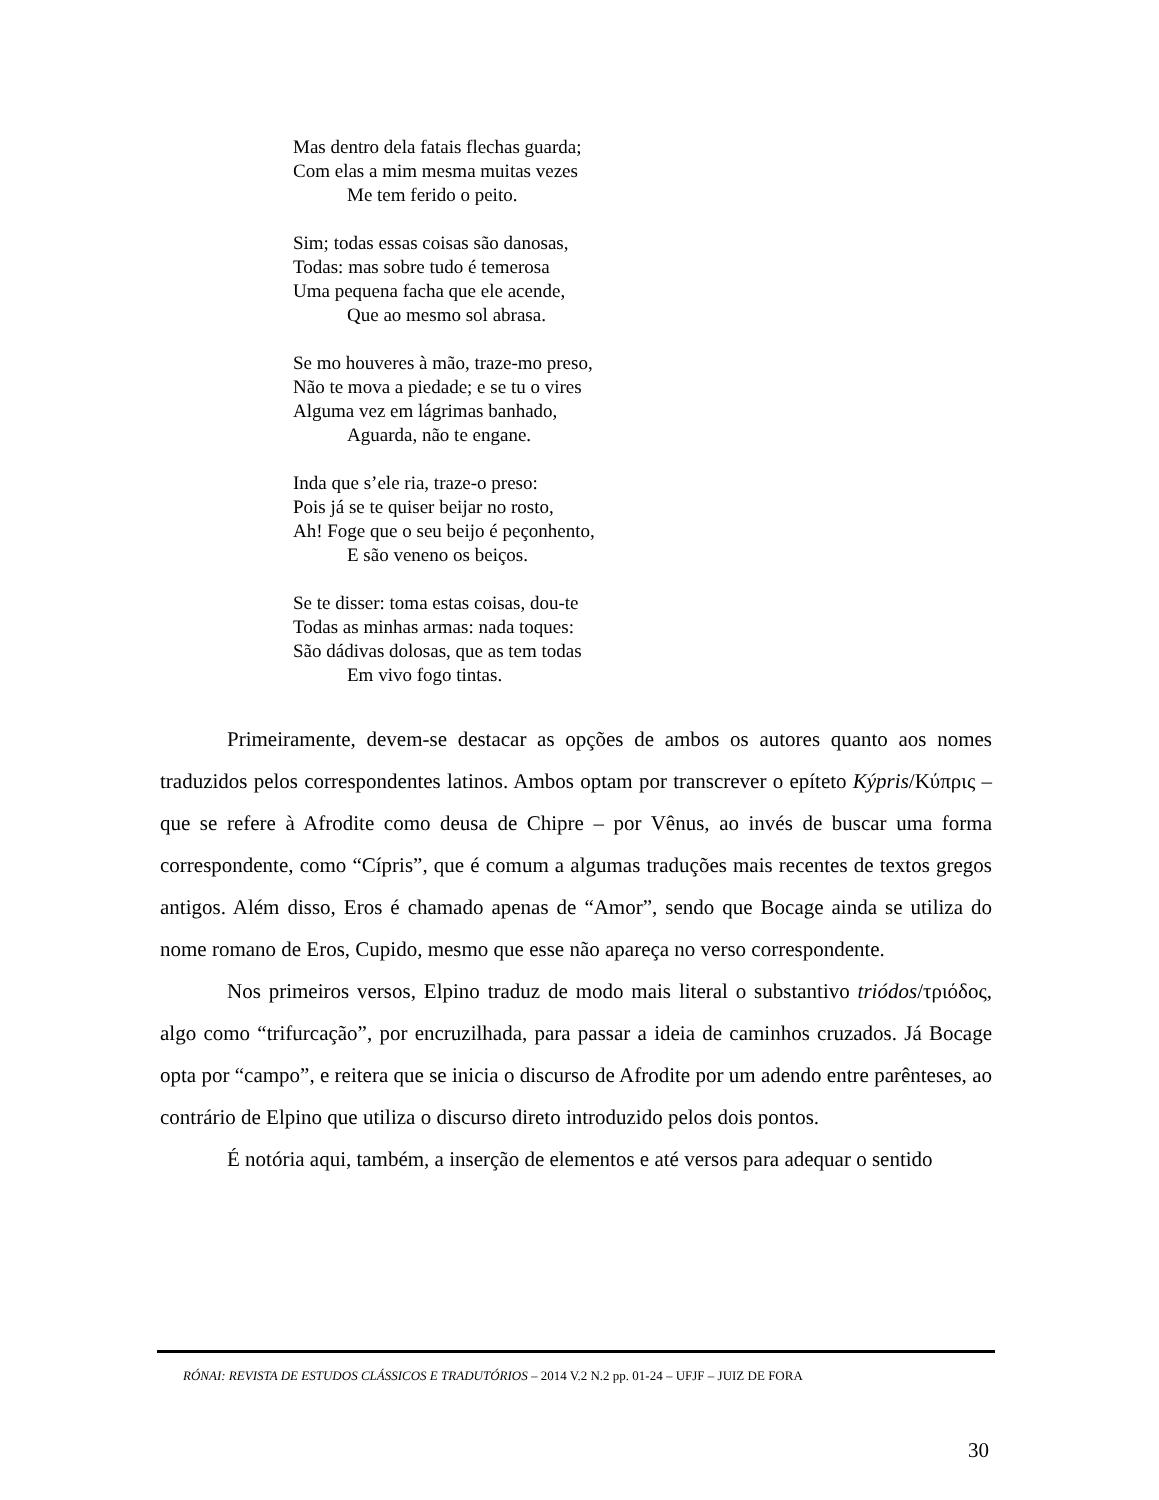Mas dentro dela fatais flechas guarda;
Com elas a mim mesma muitas vezes
Me tem ferido o peito.
Sim; todas essas coisas são danosas,
Todas: mas sobre tudo é temerosa
Uma pequena facha que ele acende,
Que ao mesmo sol abrasa.
Se mo houveres à mão, traze-mo preso,
Não te mova a piedade; e se tu o vires
Alguma vez em lágrimas banhado,
Aguarda, não te engane.
Inda que s’ele ria, traze-o preso:
Pois já se te quiser beijar no rosto,
Ah! Foge que o seu beijo é peçonhento,
E são veneno os beiços.
Se te disser: toma estas coisas, dou-te
Todas as minhas armas: nada toques:
São dádivas dolosas, que as tem todas
Em vivo fogo tintas.
Primeiramente, devem-se destacar as opções de ambos os autores quanto aos nomes traduzidos pelos correspondentes latinos. Ambos optam por transcrever o epíteto Kýpris/Κύπρις – que se refere à Afrodite como deusa de Chipre – por Vênus, ao invés de buscar uma forma correspondente, como “Cípris”, que é comum a algumas traduções mais recentes de textos gregos antigos. Além disso, Eros é chamado apenas de “Amor”, sendo que Bocage ainda se utiliza do nome romano de Eros, Cupido, mesmo que esse não apareça no verso correspondente.
Nos primeiros versos, Elpino traduz de modo mais literal o substantivo triódos/τριόδος, algo como “trifurcação”, por encruzilhada, para passar a ideia de caminhos cruzados. Já Bocage opta por “campo”, e reitera que se inicia o discurso de Afrodite por um adendo entre parênteses, ao contrário de Elpino que utiliza o discurso direto introduzido pelos dois pontos.
É notória aqui, também, a inserção de elementos e até versos para adequar o sentido
RÓNAI: REVISTA DE ESTUDOS CLÁSSICOS E TRADUTÓRIOS – 2014 V.2 N.2 pp. 01-24 – UFJF – JUIZ DE FORA
30